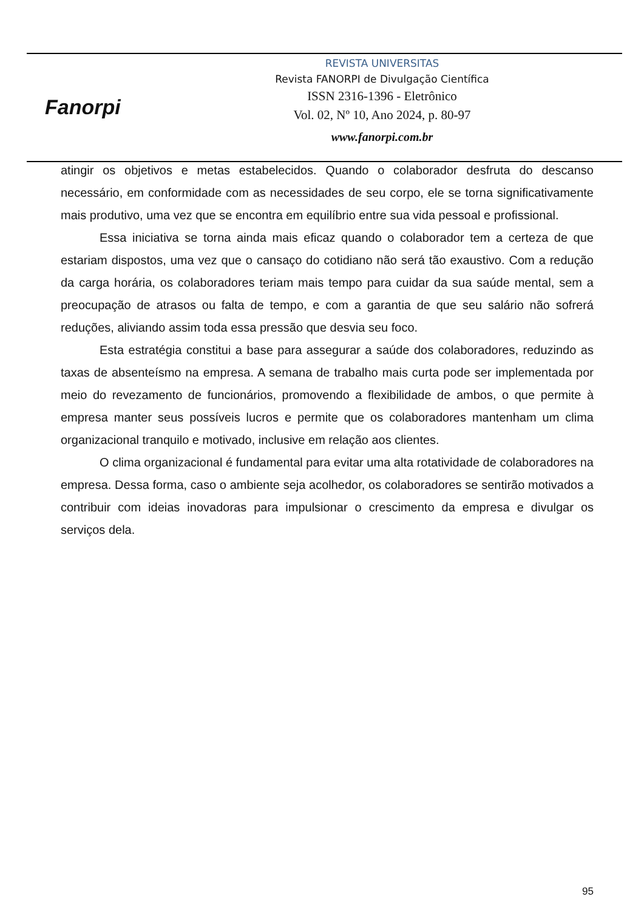Fanorpi
REVISTA UNIVERSITAS
Revista FANORPI de Divulgação Científica
ISSN 2316-1396 - Eletrônico
Vol. 02, Nº 10, Ano 2024, p. 80-97
www.fanorpi.com.br
atingir os objetivos e metas estabelecidos. Quando o colaborador desfruta do descanso necessário, em conformidade com as necessidades de seu corpo, ele se torna significativamente mais produtivo, uma vez que se encontra em equilíbrio entre sua vida pessoal e profissional.
Essa iniciativa se torna ainda mais eficaz quando o colaborador tem a certeza de que estariam dispostos, uma vez que o cansaço do cotidiano não será tão exaustivo. Com a redução da carga horária, os colaboradores teriam mais tempo para cuidar da sua saúde mental, sem a preocupação de atrasos ou falta de tempo, e com a garantia de que seu salário não sofrerá reduções, aliviando assim toda essa pressão que desvia seu foco.
Esta estratégia constitui a base para assegurar a saúde dos colaboradores, reduzindo as taxas de absenteísmo na empresa. A semana de trabalho mais curta pode ser implementada por meio do revezamento de funcionários, promovendo a flexibilidade de ambos, o que permite à empresa manter seus possíveis lucros e permite que os colaboradores mantenham um clima organizacional tranquilo e motivado, inclusive em relação aos clientes.
O clima organizacional é fundamental para evitar uma alta rotatividade de colaboradores na empresa. Dessa forma, caso o ambiente seja acolhedor, os colaboradores se sentirão motivados a contribuir com ideias inovadoras para impulsionar o crescimento da empresa e divulgar os serviços dela.
95